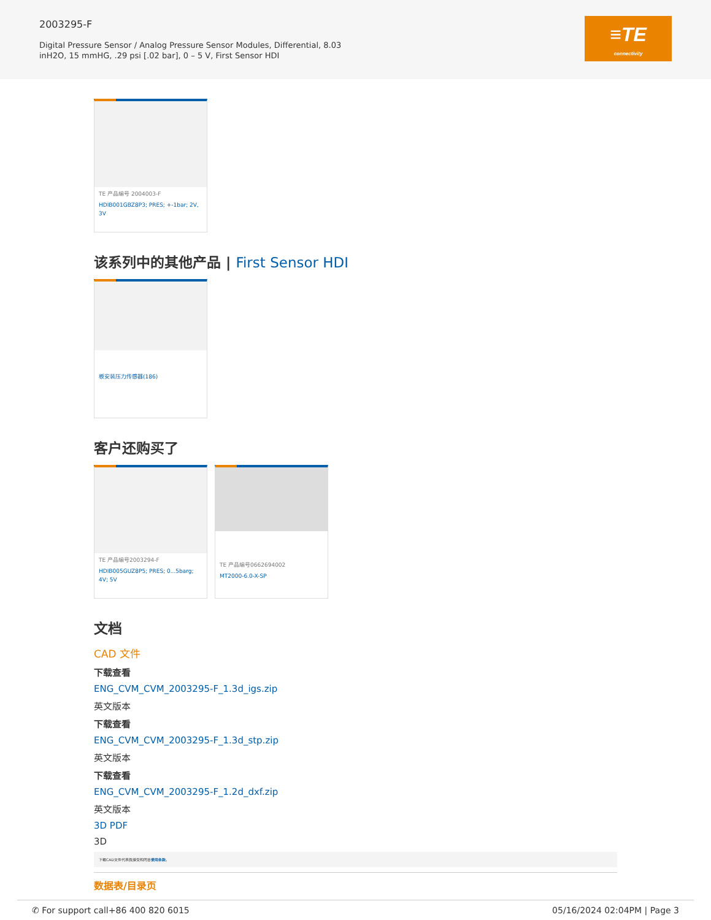2003295-F
Digital Pressure Sensor / Analog Pressure Sensor Modules, Differential, 8.03 inH2O, 15 mmHG, .29 psi [.02 bar], 0 – 5 V, First Sensor HDI
≡TE
connectivity
TE 产品编号 2004003-F
HDIB001GBZ8P3; PRES; +-1bar; 2V, 3V
该系列中的其他产品 | First Sensor HDI
板安装压力传感器(186)
客户还购买了
TE 产品编号2003294-F
HDIB005GUZ8P5; PRES; 0...5barg; 4V; 5V
TE 产品编号0662694002
MT2000-6.0-X-SP
文档
CAD 文件
下载查看
ENG_CVM_CVM_2003295-F_1.3d_igs.zip
英文版本
下载查看
ENG_CVM_CVM_2003295-F_1.3d_stp.zip
英文版本
下载查看
ENG_CVM_CVM_2003295-F_1.2d_dxf.zip
英文版本
3D PDF
3D
下载CAD文件代表我接受和同意使用条款。
数据表/目录页
✆ For support call+86 400 820 6015 05/16/2024 02:04PM | Page 3